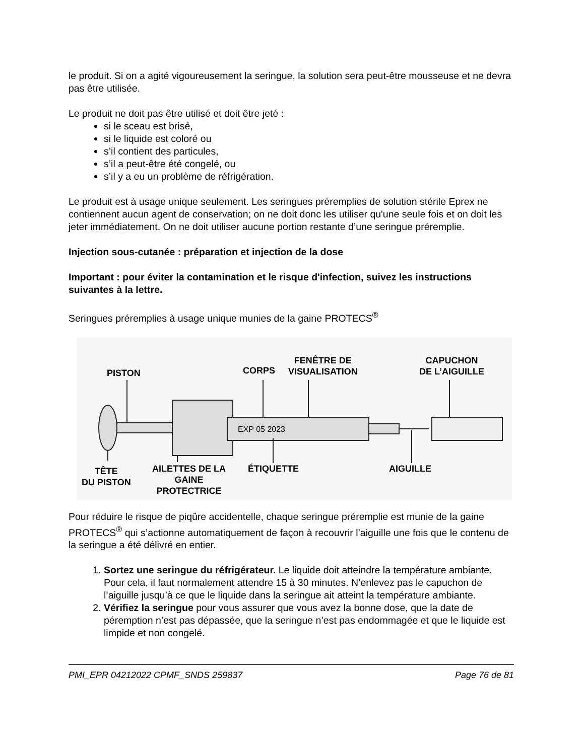le produit. Si on a agité vigoureusement la seringue, la solution sera peut-être mousseuse et ne devra pas être utilisée.
Le produit ne doit pas être utilisé et doit être jeté :
si le sceau est brisé,
si le liquide est coloré ou
s’il contient des particules,
s’il a peut-être été congelé, ou
s’il y a eu un problème de réfrigération.
Le produit est à usage unique seulement. Les seringues préremplies de solution stérile Eprex ne contiennent aucun agent de conservation; on ne doit donc les utiliser qu'une seule fois et on doit les jeter immédiatement. On ne doit utiliser aucune portion restante d’une seringue préremplie.
Injection sous-cutanée : préparation et injection de la dose
Important : pour éviter la contamination et le risque d'infection, suivez les instructions suivantes à la lettre.
Seringues préremplies à usage unique munies de la gaine PROTECS<sup>®</sup>
EXP 05 2023
PISTON CORPS
FENÊTRE DE
VISUALISATION
CAPUCHON
DE L’AIGUILLE
TÊTE
DU PISTON
AILETTES DE LA
GAINE
PROTECTRICE
ÉTIQUETTE AIGUILLE
Pour réduire le risque de piqûre accidentelle, chaque seringue préremplie est munie de la gaine PROTECS<sup>®</sup> qui s’actionne automatiquement de façon à recouvrir l’aiguille une fois que le contenu de la seringue a été délivré en entier.
1. Sortez une seringue du réfrigérateur. Le liquide doit atteindre la température ambiante. Pour cela, il faut normalement attendre 15 à 30 minutes. N’enlevez pas le capuchon de l’aiguille jusqu’à ce que le liquide dans la seringue ait atteint la température ambiante.
2. Vérifiez la seringue pour vous assurer que vous avez la bonne dose, que la date de péremption n’est pas dépassée, que la seringue n’est pas endommagée et que le liquide est limpide et non congelé.
PMI_EPR 04212022 CPMF_SNDS 259837 Page 76 de 81